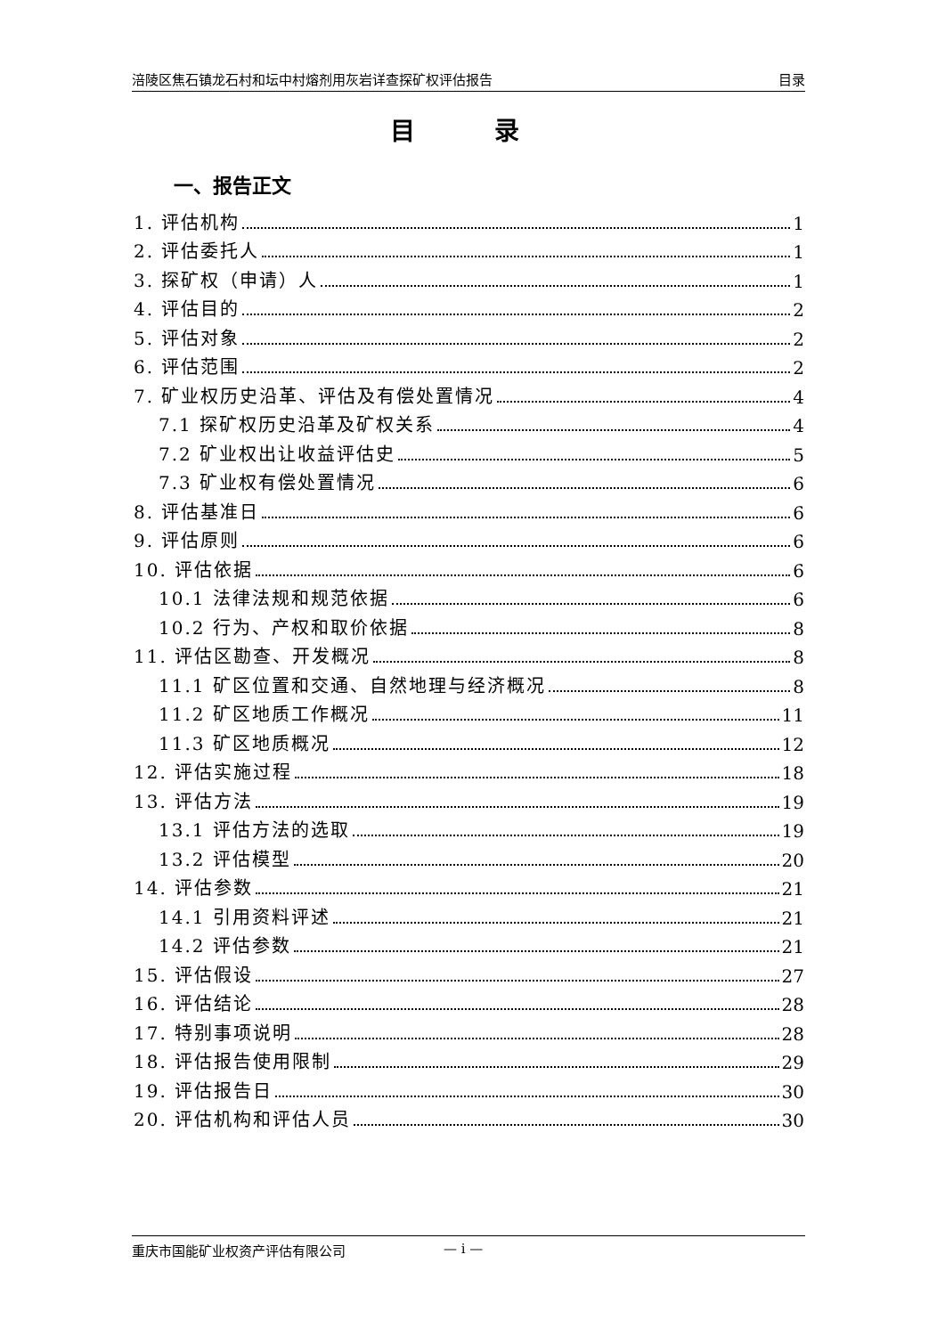涪陵区焦石镇龙石村和坛中村熔剂用灰岩详查探矿权评估报告 目录
目 录
一、报告正文
1. 评估机构 1
2. 评估委托人 1
3. 探矿权（申请）人 1
4. 评估目的 2
5. 评估对象 2
6. 评估范围 2
7. 矿业权历史沿革、评估及有偿处置情况 4
7.1 探矿权历史沿革及矿权关系 4
7.2 矿业权出让收益评估史 5
7.3 矿业权有偿处置情况 6
8. 评估基准日 6
9. 评估原则 6
10. 评估依据 6
10.1 法律法规和规范依据 6
10.2 行为、产权和取价依据 8
11. 评估区勘查、开发概况 8
11.1 矿区位置和交通、自然地理与经济概况 8
11.2 矿区地质工作概况 11
11.3 矿区地质概况 12
12. 评估实施过程 18
13. 评估方法 19
13.1 评估方法的选取 19
13.2 评估模型 20
14. 评估参数 21
14.1 引用资料评述 21
14.2 评估参数 21
15. 评估假设 27
16. 评估结论 28
17. 特别事项说明 28
18. 评估报告使用限制 29
19. 评估报告日 30
20. 评估机构和评估人员 30
重庆市国能矿业权资产评估有限公司 — i —